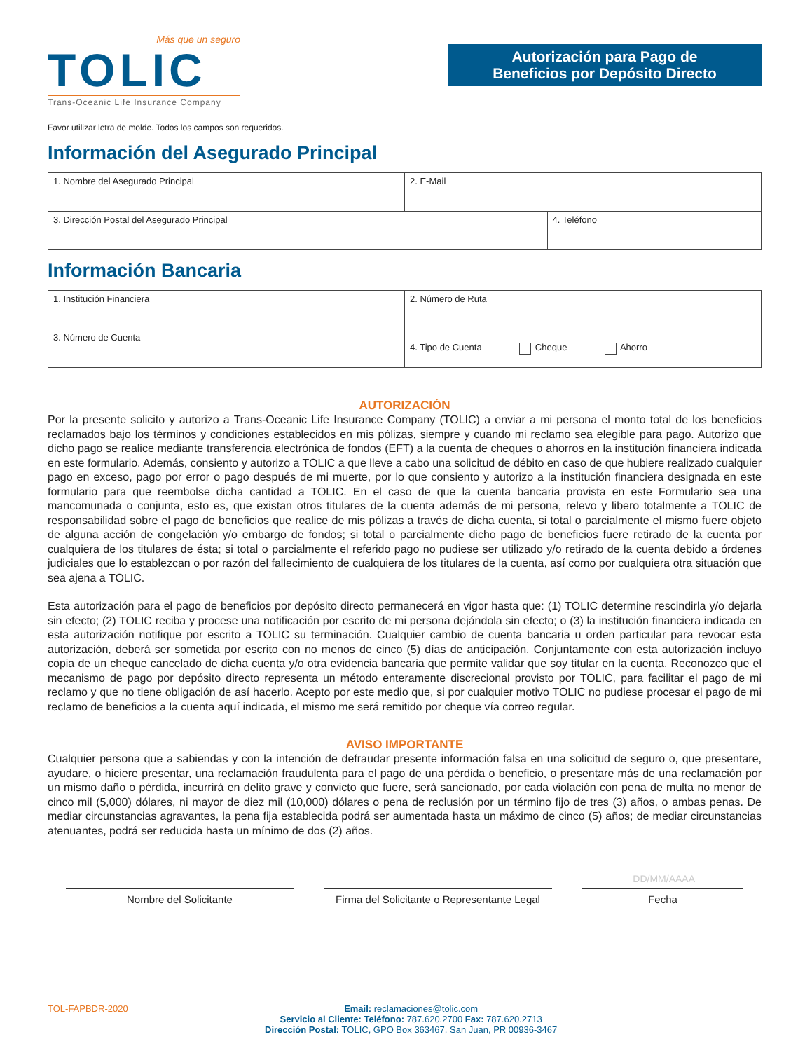Más que un seguro
TOLIC
Trans-Oceanic Life Insurance Company
Autorización para Pago de
Beneficios por Depósito Directo
Favor utilizar letra de molde. Todos los campos son requeridos.
Información del Asegurado Principal
| 1. Nombre del Asegurado Principal | 2. E-Mail | |
| 3. Dirección Postal del Asegurado Principal | | 4. Teléfono |
Información Bancaria
| 1. Institución Financiera | 2. Número de Ruta |
| 3. Número de Cuenta | 4. Tipo de Cuenta Cheque Ahorro |
AUTORIZACIÓN
Por la presente solicito y autorizo a Trans-Oceanic Life Insurance Company (TOLIC) a enviar a mi persona el monto total de los beneficios reclamados bajo los términos y condiciones establecidos en mis pólizas, siempre y cuando mi reclamo sea elegible para pago. Autorizo que dicho pago se realice mediante transferencia electrónica de fondos (EFT) a la cuenta de cheques o ahorros en la institución financiera indicada en este formulario. Además, consiento y autorizo a TOLIC a que lleve a cabo una solicitud de débito en caso de que hubiere realizado cualquier pago en exceso, pago por error o pago después de mi muerte, por lo que consiento y autorizo a la institución financiera designada en este formulario para que reembolse dicha cantidad a TOLIC. En el caso de que la cuenta bancaria provista en este Formulario sea una mancomunada o conjunta, esto es, que existan otros titulares de la cuenta además de mi persona, relevo y libero totalmente a TOLIC de responsabilidad sobre el pago de beneficios que realice de mis pólizas a través de dicha cuenta, si total o parcialmente el mismo fuere objeto de alguna acción de congelación y/o embargo de fondos; si total o parcialmente dicho pago de beneficios fuere retirado de la cuenta por cualquiera de los titulares de ésta; si total o parcialmente el referido pago no pudiese ser utilizado y/o retirado de la cuenta debido a órdenes judiciales que lo establezcan o por razón del fallecimiento de cualquiera de los titulares de la cuenta, así como por cualquiera otra situación que sea ajena a TOLIC.
Esta autorización para el pago de beneficios por depósito directo permanecerá en vigor hasta que: (1) TOLIC determine rescindirla y/o dejarla sin efecto; (2) TOLIC reciba y procese una notificación por escrito de mi persona dejándola sin efecto; o (3) la institución financiera indicada en esta autorización notifique por escrito a TOLIC su terminación. Cualquier cambio de cuenta bancaria u orden particular para revocar esta autorización, deberá ser sometida por escrito con no menos de cinco (5) días de anticipación. Conjuntamente con esta autorización incluyo copia de un cheque cancelado de dicha cuenta y/o otra evidencia bancaria que permite validar que soy titular en la cuenta. Reconozco que el mecanismo de pago por depósito directo representa un método enteramente discrecional provisto por TOLIC, para facilitar el pago de mi reclamo y que no tiene obligación de así hacerlo. Acepto por este medio que, si por cualquier motivo TOLIC no pudiese procesar el pago de mi reclamo de beneficios a la cuenta aquí indicada, el mismo me será remitido por cheque vía correo regular.
AVISO IMPORTANTE
Cualquier persona que a sabiendas y con la intención de defraudar presente información falsa en una solicitud de seguro o, que presentare, ayudare, o hiciere presentar, una reclamación fraudulenta para el pago de una pérdida o beneficio, o presentare más de una reclamación por un mismo daño o pérdida, incurrirá en delito grave y convicto que fuere, será sancionado, por cada violación con pena de multa no menor de cinco mil (5,000) dólares, ni mayor de diez mil (10,000) dólares o pena de reclusión por un término fijo de tres (3) años, o ambas penas. De mediar circunstancias agravantes, la pena fija establecida podrá ser aumentada hasta un máximo de cinco (5) años; de mediar circunstancias atenuantes, podrá ser reducida hasta un mínimo de dos (2) años.
DD/MM/AAAA
Nombre del Solicitante Firma del Solicitante o Representante Legal
Fecha
TOL-FAPBDR-2020 Email: reclamaciones@tolic.com
Servicio al Cliente: Teléfono: 787.620.2700 Fax: 787.620.2713
Dirección Postal: TOLIC, GPO Box 363467, San Juan, PR 00936-3467